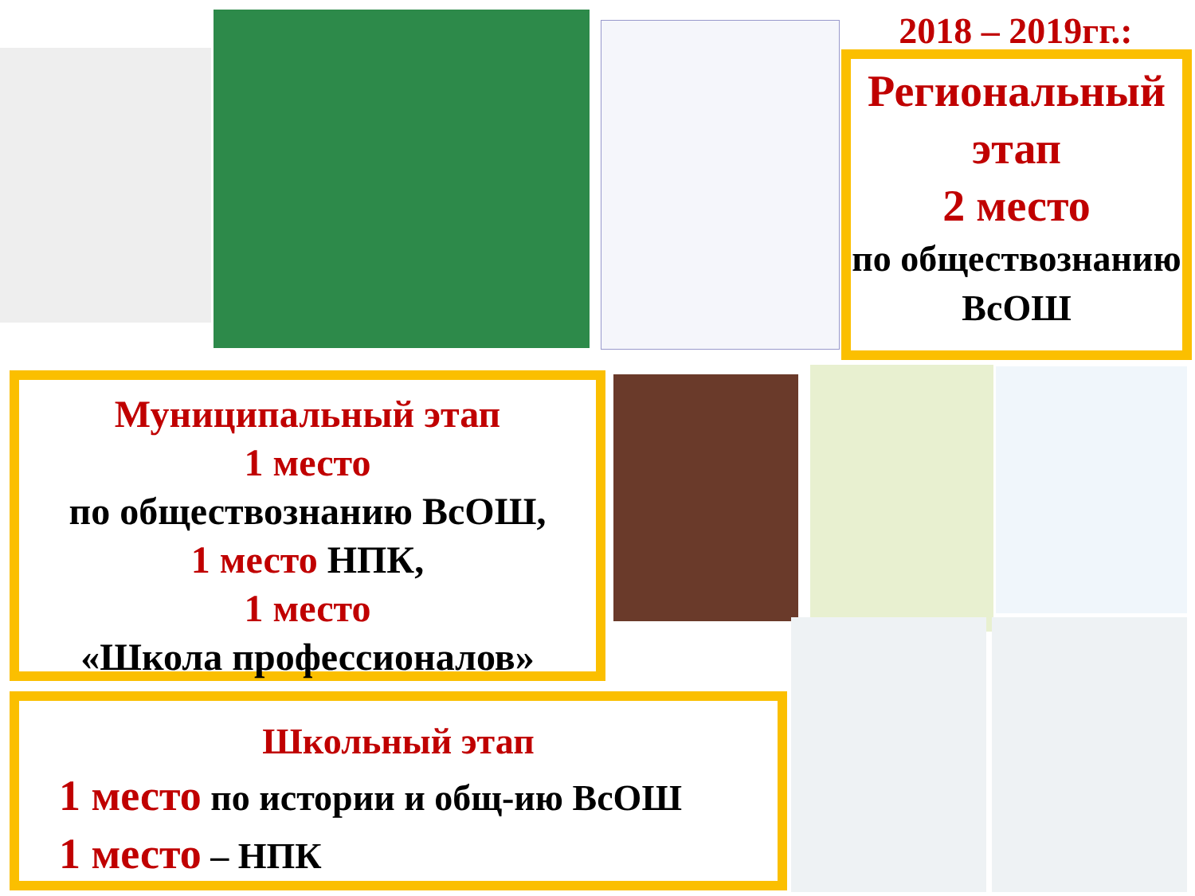2018 – 2019гг.:
Региональный этап
2 место
по обществознанию ВсОШ
Муниципальный этап
1 место
по обществознанию ВсОШ,
1 место НПК,
1 место
«Школа профессионалов»
Школьный этап
1 место по истории и общ-ию ВсОШ
1 место – НПК